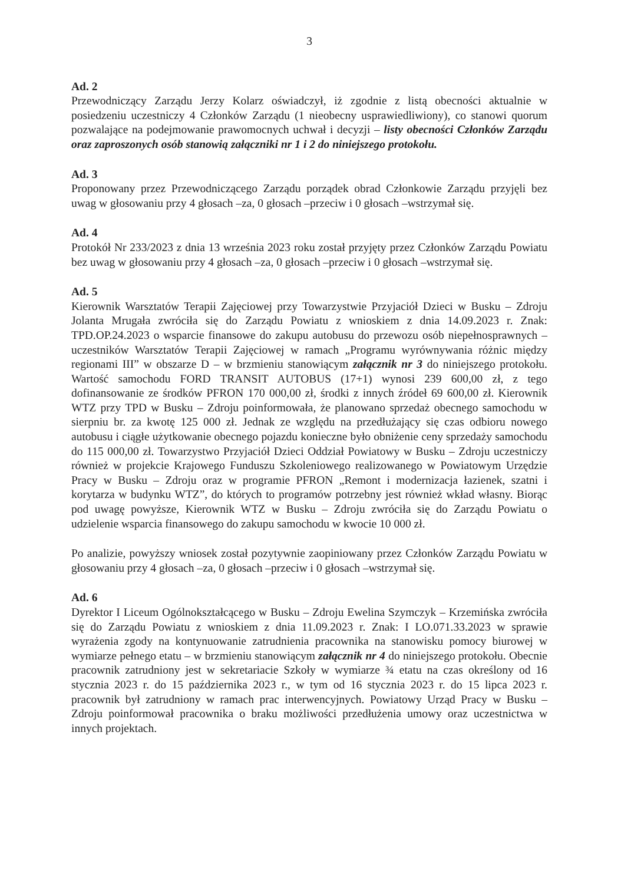3
Ad. 2
Przewodniczący Zarządu Jerzy Kolarz oświadczył, iż zgodnie z listą obecności aktualnie w posiedzeniu uczestniczy 4 Członków Zarządu (1 nieobecny usprawiedliwiony), co stanowi quorum pozwalające na podejmowanie prawomocnych uchwał i decyzji – listy obecności Członków Zarządu oraz zaproszonych osób stanowią załączniki nr 1 i 2 do niniejszego protokołu.
Ad. 3
Proponowany przez Przewodniczącego Zarządu porządek obrad Członkowie Zarządu przyjęli bez uwag w głosowaniu przy 4 głosach –za, 0 głosach –przeciw i 0 głosach –wstrzymał się.
Ad. 4
Protokół Nr 233/2023 z dnia 13 września 2023 roku został przyjęty przez Członków Zarządu Powiatu bez uwag w głosowaniu przy 4 głosach –za, 0 głosach –przeciw i 0 głosach –wstrzymał się.
Ad. 5
Kierownik Warsztatów Terapii Zajęciowej przy Towarzystwie Przyjaciół Dzieci w Busku – Zdroju Jolanta Mrugała zwróciła się do Zarządu Powiatu z wnioskiem z dnia 14.09.2023 r. Znak: TPD.OP.24.2023 o wsparcie finansowe do zakupu autobusu do przewozu osób niepełnosprawnych – uczestników Warsztatów Terapii Zajęciowej w ramach „Programu wyrównywania różnic między regionami III” w obszarze D – w brzmieniu stanowiącym załącznik nr 3 do niniejszego protokołu. Wartość samochodu FORD TRANSIT AUTOBUS (17+1) wynosi 239 600,00 zł, z tego dofinansowanie ze środków PFRON 170 000,00 zł, środki z innych źródeł 69 600,00 zł. Kierownik WTZ przy TPD w Busku – Zdroju poinformowała, że planowano sprzedaż obecnego samochodu w sierpniu br. za kwotę 125 000 zł. Jednak ze względu na przedłużający się czas odbioru nowego autobusu i ciągłe użytkowanie obecnego pojazdu konieczne było obniżenie ceny sprzedaży samochodu do 115 000,00 zł. Towarzystwo Przyjaciół Dzieci Oddział Powiatowy w Busku – Zdroju uczestniczy również w projekcie Krajowego Funduszu Szkoleniowego realizowanego w Powiatowym Urzędzie Pracy w Busku – Zdroju oraz w programie PFRON „Remont i modernizacja łazienek, szatni i korytarza w budynku WTZ”, do których to programów potrzebny jest również wkład własny. Biorąc pod uwagę powyższe, Kierownik WTZ w Busku – Zdroju zwróciła się do Zarządu Powiatu o udzielenie wsparcia finansowego do zakupu samochodu w kwocie 10 000 zł.
Po analizie, powyższy wniosek został pozytywnie zaopiniowany przez Członków Zarządu Powiatu w głosowaniu przy 4 głosach –za, 0 głosach –przeciw i 0 głosach –wstrzymał się.
Ad. 6
Dyrektor I Liceum Ogólnokształcącego w Busku – Zdroju Ewelina Szymczyk – Krzemińska zwróciła się do Zarządu Powiatu z wnioskiem z dnia 11.09.2023 r. Znak: I LO.071.33.2023 w sprawie wyrażenia zgody na kontynuowanie zatrudnienia pracownika na stanowisku pomocy biurowej w wymiarze pełnego etatu – w brzmieniu stanowiącym załącznik nr 4 do niniejszego protokołu. Obecnie pracownik zatrudniony jest w sekretariacie Szkoły w wymiarze ¾ etatu na czas określony od 16 stycznia 2023 r. do 15 października 2023 r., w tym od 16 stycznia 2023 r. do 15 lipca 2023 r. pracownik był zatrudniony w ramach prac interwencyjnych. Powiatowy Urząd Pracy w Busku – Zdroju poinformował pracownika o braku możliwości przedłużenia umowy oraz uczestnictwa w innych projektach.